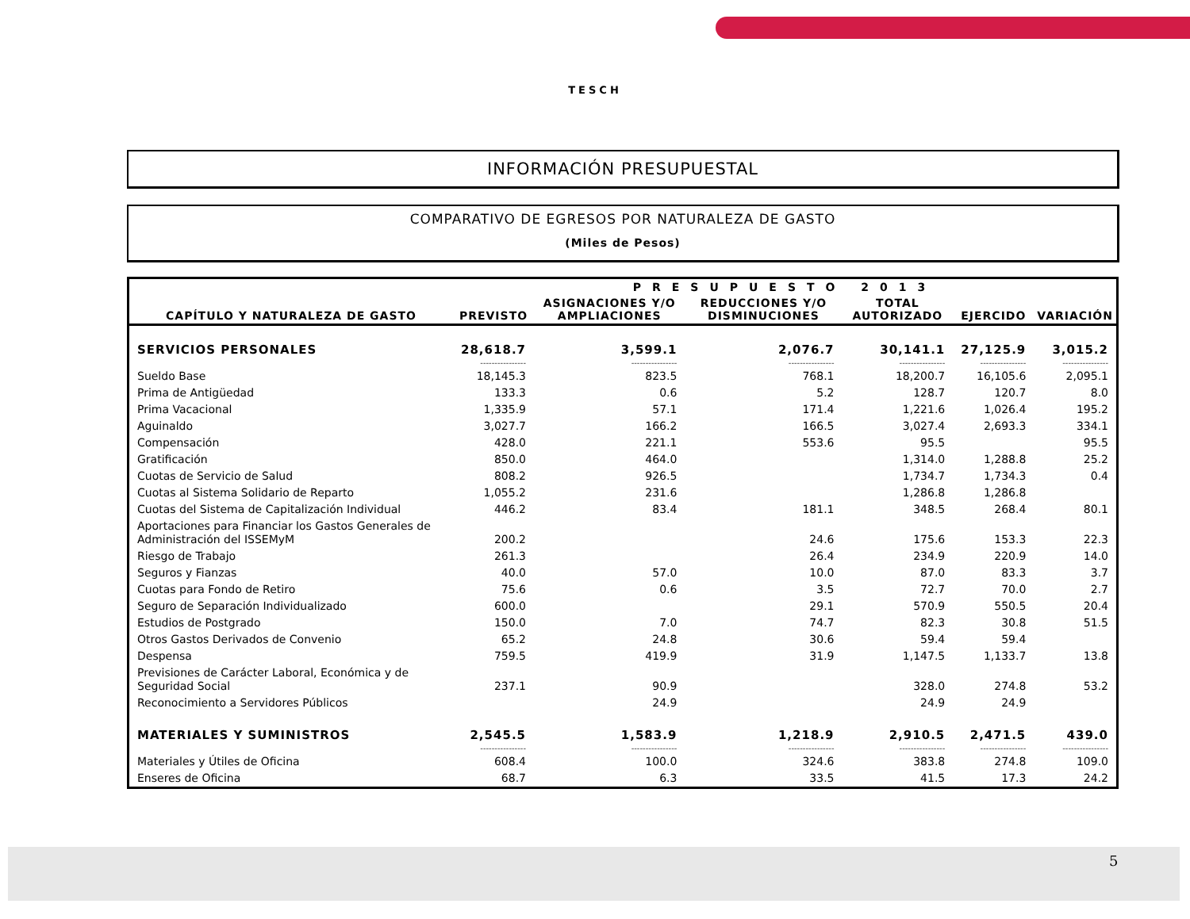TESCH
INFORMACIÓN PRESUPUESTAL
COMPARATIVO DE EGRESOS POR NATURALEZA DE GASTO
(Miles de Pesos)
| CAPÍTULO Y NATURALEZA DE GASTO | PRESUPUESTO 2013 | | | | | |
| --- | --- | --- | --- | --- | --- | --- |
| | PREVISTO | ASIGNACIONES Y/O AMPLIACIONES | REDUCCIONES Y/O DISMINUCIONES | TOTAL AUTORIZADO | EJERCIDO | VARIACIÓN |
| SERVICIOS PERSONALES | 28,618.7 | 3,599.1 | 2,076.7 | 30,141.1 | 27,125.9 | 3,015.2 |
| | ---------------- | ---------------- | ---------------- | ---------------- | ---------------- | ---------------- |
| Sueldo Base | 18,145.3 | 823.5 | 768.1 | 18,200.7 | 16,105.6 | 2,095.1 |
| Prima de Antigüedad | 133.3 | 0.6 | 5.2 | 128.7 | 120.7 | 8.0 |
| Prima Vacacional | 1,335.9 | 57.1 | 171.4 | 1,221.6 | 1,026.4 | 195.2 |
| Aguinaldo | 3,027.7 | 166.2 | 166.5 | 3,027.4 | 2,693.3 | 334.1 |
| Compensación | 428.0 | 221.1 | 553.6 | 95.5 | | 95.5 |
| Gratificación | 850.0 | 464.0 | | 1,314.0 | 1,288.8 | 25.2 |
| Cuotas de Servicio de Salud | 808.2 | 926.5 | | 1,734.7 | 1,734.3 | 0.4 |
| Cuotas al Sistema Solidario de Reparto | 1,055.2 | 231.6 | | 1,286.8 | 1,286.8 | |
| Cuotas del Sistema de Capitalización Individual | 446.2 | 83.4 | 181.1 | 348.5 | 268.4 | 80.1 |
| Aportaciones para Financiar los Gastos Generales de Administración del ISSEMyM | 200.2 | | 24.6 | 175.6 | 153.3 | 22.3 |
| Riesgo de Trabajo | 261.3 | | 26.4 | 234.9 | 220.9 | 14.0 |
| Seguros y Fianzas | 40.0 | 57.0 | 10.0 | 87.0 | 83.3 | 3.7 |
| Cuotas para Fondo de Retiro | 75.6 | 0.6 | 3.5 | 72.7 | 70.0 | 2.7 |
| Seguro de Separación Individualizado | 600.0 | | 29.1 | 570.9 | 550.5 | 20.4 |
| Estudios de Postgrado | 150.0 | 7.0 | 74.7 | 82.3 | 30.8 | 51.5 |
| Otros Gastos Derivados de Convenio | 65.2 | 24.8 | 30.6 | 59.4 | 59.4 | |
| Despensa | 759.5 | 419.9 | 31.9 | 1,147.5 | 1,133.7 | 13.8 |
| Previsiones de Carácter Laboral, Económica y de Seguridad Social | 237.1 | 90.9 | | 328.0 | 274.8 | 53.2 |
| Reconocimiento a Servidores Públicos | | 24.9 | | 24.9 | 24.9 | |
| MATERIALES Y SUMINISTROS | 2,545.5 | 1,583.9 | 1,218.9 | 2,910.5 | 2,471.5 | 439.0 |
| | ---------------- | ---------------- | ---------------- | ---------------- | ---------------- | ---------------- |
| Materiales y Útiles de Oficina | 608.4 | 100.0 | 324.6 | 383.8 | 274.8 | 109.0 |
| Enseres de Oficina | 68.7 | 6.3 | 33.5 | 41.5 | 17.3 | 24.2 |
5